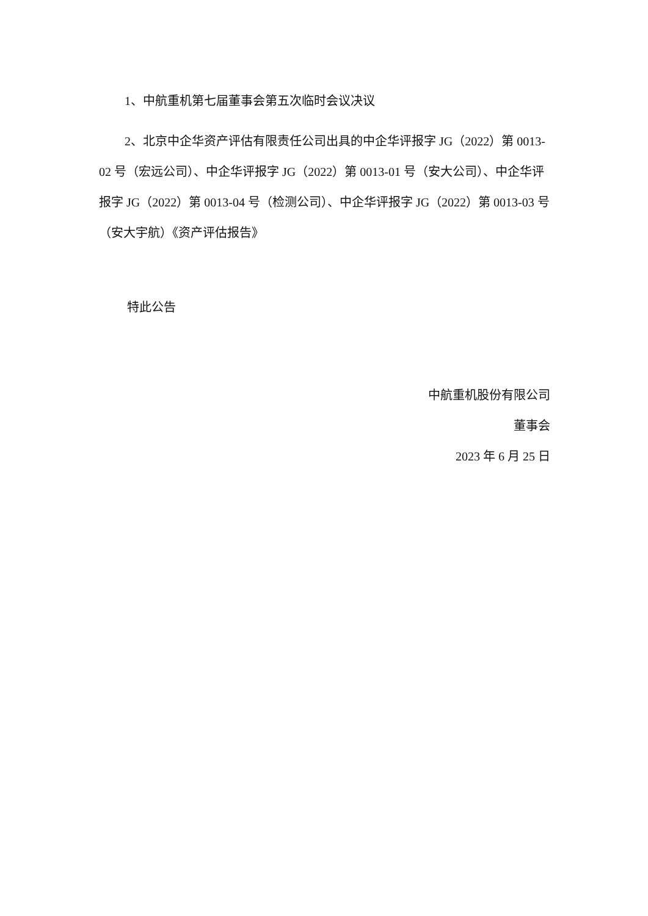1、中航重机第七届董事会第五次临时会议决议
2、北京中企华资产评估有限责任公司出具的中企华评报字 JG（2022）第 0013-02 号（宏远公司）、中企华评报字 JG（2022）第 0013-01 号（安大公司）、中企华评报字 JG（2022）第 0013-04 号（检测公司）、中企华评报字 JG（2022）第 0013-03 号（安大宇航）《资产评估报告》
特此公告
中航重机股份有限公司
董事会
2023 年 6 月 25 日